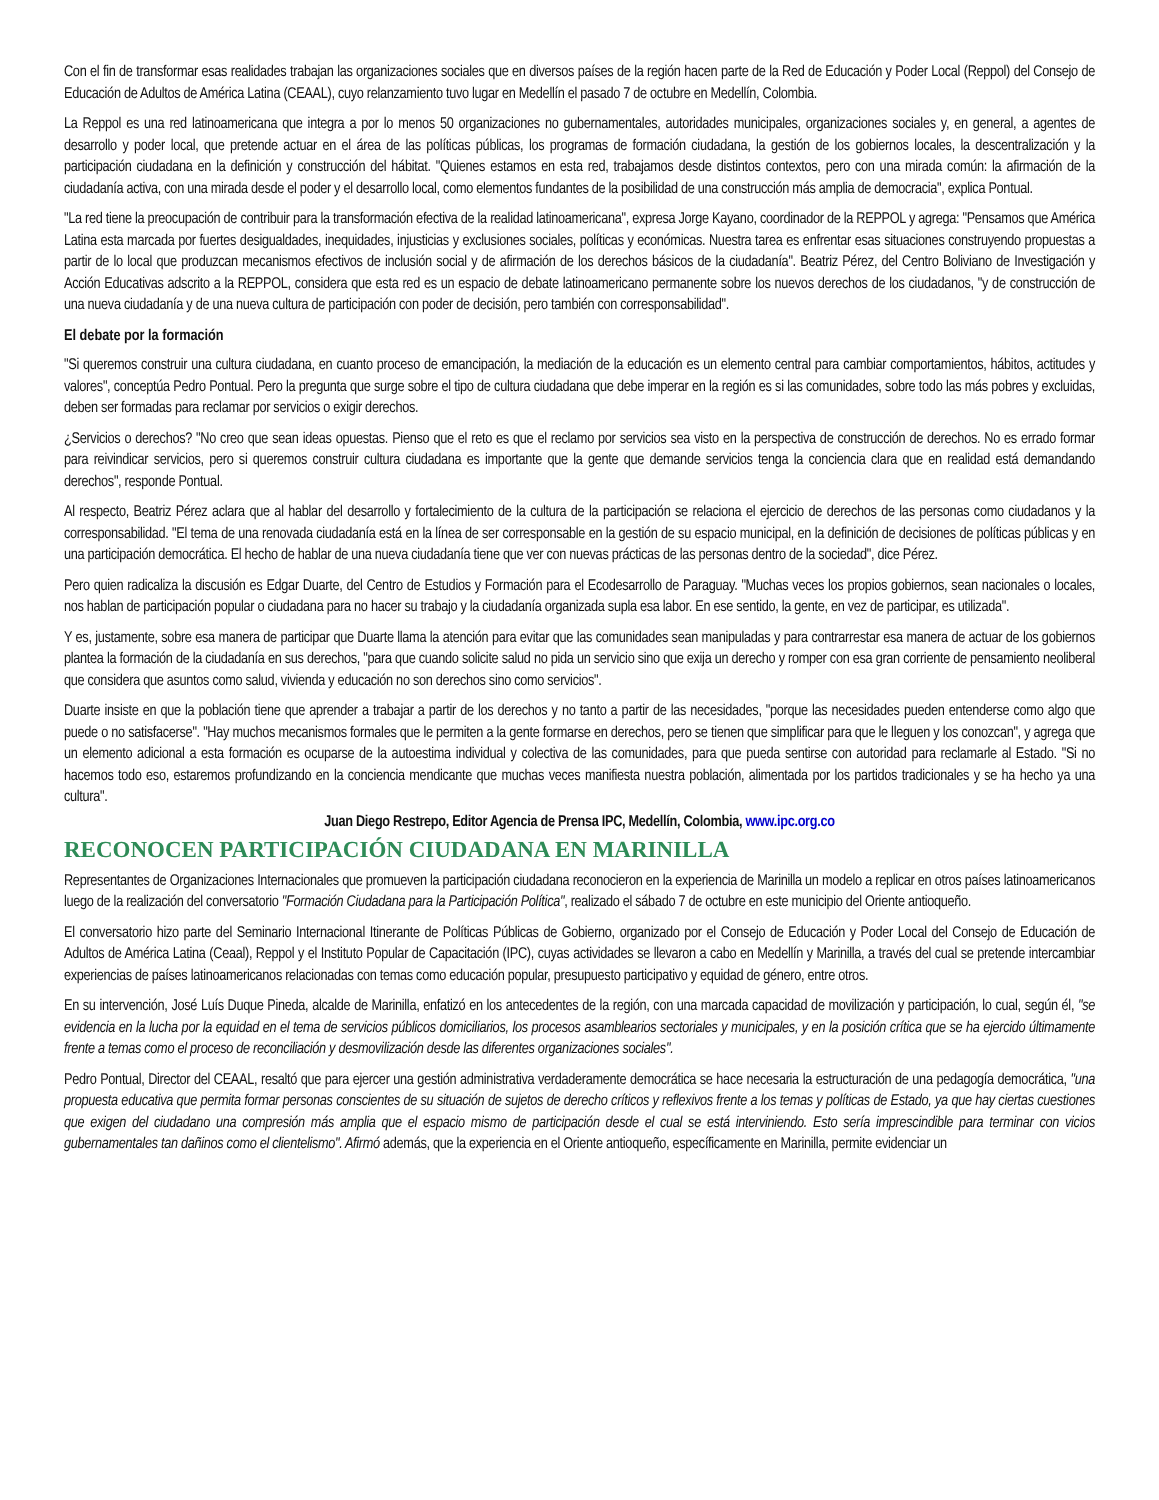Con el fin de transformar esas realidades trabajan las organizaciones sociales que en diversos países de la región hacen parte de la Red de Educación y Poder Local (Reppol) del Consejo de Educación de Adultos de América Latina (CEAAL), cuyo relanzamiento tuvo lugar en Medellín el pasado 7 de octubre en Medellín, Colombia.
La Reppol es una red latinoamericana que integra a por lo menos 50 organizaciones no gubernamentales, autoridades municipales, organizaciones sociales y, en general, a agentes de desarrollo y poder local, que pretende actuar en el área de las políticas públicas, los programas de formación ciudadana, la gestión de los gobiernos locales, la descentralización y la participación ciudadana en la definición y construcción del hábitat. "Quienes estamos en esta red, trabajamos desde distintos contextos, pero con una mirada común: la afirmación de la ciudadanía activa, con una mirada desde el poder y el desarrollo local, como elementos fundantes de la posibilidad de una construcción más amplia de democracia", explica Pontual.
"La red tiene la preocupación de contribuir para la transformación efectiva de la realidad latinoamericana", expresa Jorge Kayano, coordinador de la REPPOL y agrega: "Pensamos que América Latina esta marcada por fuertes desigualdades, inequidades, injusticias y exclusiones sociales, políticas y económicas. Nuestra tarea es enfrentar esas situaciones construyendo propuestas a partir de lo local que produzcan mecanismos efectivos de inclusión social y de afirmación de los derechos básicos de la ciudadanía". Beatriz Pérez, del Centro Boliviano de Investigación y Acción Educativas adscrito a la REPPOL, considera que esta red es un espacio de debate latinoamericano permanente sobre los nuevos derechos de los ciudadanos, "y de construcción de una nueva ciudadanía y de una nueva cultura de participación con poder de decisión, pero también con corresponsabilidad".
El debate por la formación
"Si queremos construir una cultura ciudadana, en cuanto proceso de emancipación, la mediación de la educación es un elemento central para cambiar comportamientos, hábitos, actitudes y valores", conceptúa Pedro Pontual. Pero la pregunta que surge sobre el tipo de cultura ciudadana que debe imperar en la región es si las comunidades, sobre todo las más pobres y excluidas, deben ser formadas para reclamar por servicios o exigir derechos.
¿Servicios o derechos? "No creo que sean ideas opuestas. Pienso que el reto es que el reclamo por servicios sea visto en la perspectiva de construcción de derechos. No es errado formar para reivindicar servicios, pero si queremos construir cultura ciudadana es importante que la gente que demande servicios tenga la conciencia clara que en realidad está demandando derechos", responde Pontual.
Al respecto, Beatriz Pérez aclara que al hablar del desarrollo y fortalecimiento de la cultura de la participación se relaciona el ejercicio de derechos de las personas como ciudadanos y la corresponsabilidad. "El tema de una renovada ciudadanía está en la línea de ser corresponsable en la gestión de su espacio municipal, en la definición de decisiones de políticas públicas y en una participación democrática. El hecho de hablar de una nueva ciudadanía tiene que ver con nuevas prácticas de las personas dentro de la sociedad", dice Pérez.
Pero quien radicaliza la discusión es Edgar Duarte, del Centro de Estudios y Formación para el Ecodesarrollo de Paraguay. "Muchas veces los propios gobiernos, sean nacionales o locales, nos hablan de participación popular o ciudadana para no hacer su trabajo y la ciudadanía organizada supla esa labor. En ese sentido, la gente, en vez de participar, es utilizada".
Y es, justamente, sobre esa manera de participar que Duarte llama la atención para evitar que las comunidades sean manipuladas y para contrarrestar esa manera de actuar de los gobiernos plantea la formación de la ciudadanía en sus derechos, "para que cuando solicite salud no pida un servicio sino que exija un derecho y romper con esa gran corriente de pensamiento neoliberal que considera que asuntos como salud, vivienda y educación no son derechos sino como servicios".
Duarte insiste en que la población tiene que aprender a trabajar a partir de los derechos y no tanto a partir de las necesidades, "porque las necesidades pueden entenderse como algo que puede o no satisfacerse". "Hay muchos mecanismos formales que le permiten a la gente formarse en derechos, pero se tienen que simplificar para que le lleguen y los conozcan", y agrega que un elemento adicional a esta formación es ocuparse de la autoestima individual y colectiva de las comunidades, para que pueda sentirse con autoridad para reclamarle al Estado. "Si no hacemos todo eso, estaremos profundizando en la conciencia mendicante que muchas veces manifiesta nuestra población, alimentada por los partidos tradicionales y se ha hecho ya una cultura".
Juan Diego Restrepo, Editor Agencia de Prensa IPC, Medellín, Colombia, www.ipc.org.co
RECONOCEN PARTICIPACIÓN CIUDADANA EN MARINILLA
Representantes de Organizaciones Internacionales que promueven la participación ciudadana reconocieron en la experiencia de Marinilla un modelo a replicar en otros países latinoamericanos luego de la realización del conversatorio "Formación Ciudadana para la Participación Política", realizado el sábado 7 de octubre en este municipio del Oriente antioqueño.
El conversatorio hizo parte del Seminario Internacional Itinerante de Políticas Públicas de Gobierno, organizado por el Consejo de Educación y Poder Local del Consejo de Educación de Adultos de América Latina (Ceaal), Reppol y el Instituto Popular de Capacitación (IPC), cuyas actividades se llevaron a cabo en Medellín y Marinilla, a través del cual se pretende intercambiar experiencias de países latinoamericanos relacionadas con temas como educación popular, presupuesto participativo y equidad de género, entre otros.
En su intervención, José Luís Duque Pineda, alcalde de Marinilla, enfatizó en los antecedentes de la región, con una marcada capacidad de movilización y participación, lo cual, según él, "se evidencia en la lucha por la equidad en el tema de servicios públicos domiciliarios, los procesos asamblearios sectoriales y municipales, y en la posición crítica que se ha ejercido últimamente frente a temas como el proceso de reconciliación y desmovilización desde las diferentes organizaciones sociales".
Pedro Pontual, Director del CEAAL, resaltó que para ejercer una gestión administrativa verdaderamente democrática se hace necesaria la estructuración de una pedagogía democrática, "una propuesta educativa que permita formar personas conscientes de su situación de sujetos de derecho críticos y reflexivos frente a los temas y políticas de Estado, ya que hay ciertas cuestiones que exigen del ciudadano una compresión más amplia que el espacio mismo de participación desde el cual se está interviniendo. Esto sería imprescindible para terminar con vicios gubernamentales tan dañinos como el clientelismo". Afirmó además, que la experiencia en el Oriente antioqueño, específicamente en Marinilla, permite evidenciar un